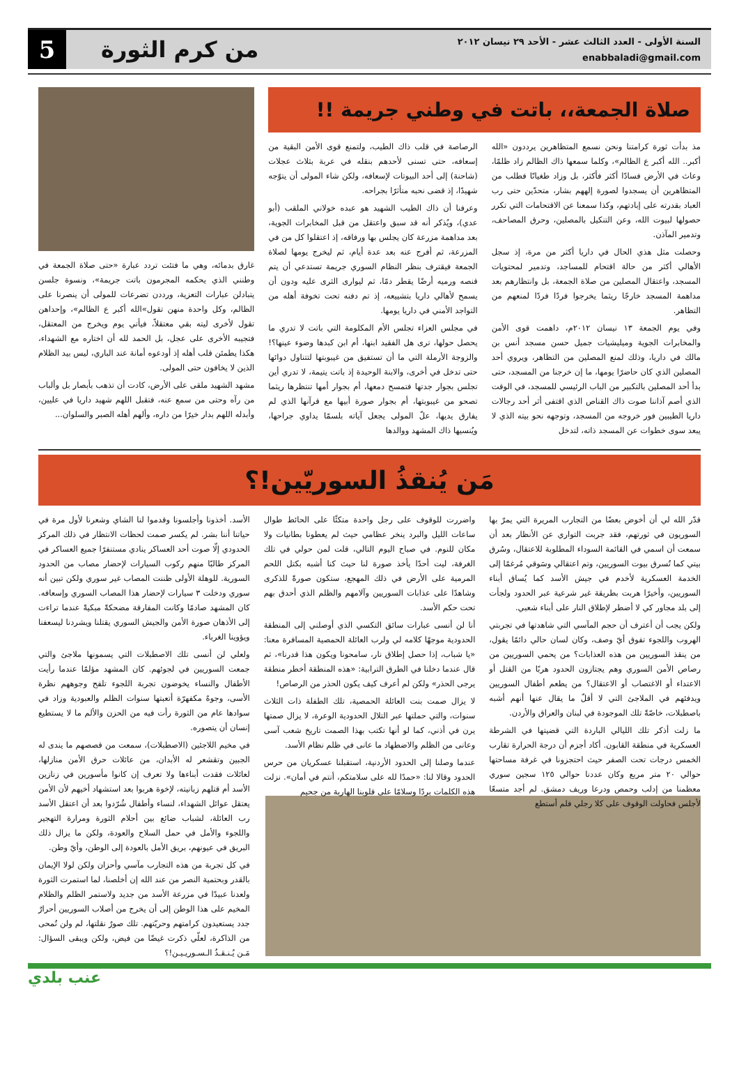السنة الأولى - العدد الثالث عشر - الأحد ٢٩ نيسان ٢٠١٢
enabbaladi@gmail.com
من كرم الثورة
5
صلاة الجمعة،، باتت في وطني جريمة !!
مذ بدأت ثورة كرامتنا ونحن نسمع المتظاهرين يرددون «الله أكبر.. الله أكبر ع الظالم»، وكلما سمعها ذاك الظالم زاد ظلمًا، وعاث في الأرض فسادًا أكثر فأكثر، بل وزاد طغيانًا فطلب من المتظاهرين أن يسجدوا لصورة إلههم بشار، متحدّين حتى رب العباد بقدرته على إبادتهم، وكذا سمعنا عن الاقتحامات التي تكرر حصولها لبيوت الله، وعن التنكيل بالمصلين، وحرق المصاحف، وتدمير المآذن.
وحصلت مثل هذي الحال في داريا أكثر من مرة، إذ سجل الأهالي أكثر من حالة اقتحام للمساجد، وتدمير لمحتويات المسجد، واعتقال المصلين من صلاة الجمعة، بل وانتظارهم بعد مداهمة المسجد خارجًا ريثما يخرجوا فردًا فردًا لمنعهم من التظاهر.
وفي يوم الجمعة ١٣ نيسان ٢٠١٢م، داهمت قوى الأمن والمخابرات الجوية وميليشيات جميل حسن مسجد أنس بن مالك في داريا، وذلك لمنع المصلين من التظاهر، ويروي أحد المصلين الذي كان حاضرًا يومها، ما إن خرجنا من المسجد، حتى بدأ أحد المصلين بالتكبير من الباب الرئيسي للمسجد، في الوقت الذي أصم آذاننا صوت ذاك القناص الذي اقتفى أثر أحد رجالات داريا الطيبين فور خروجه من المسجد، وتوجهه نحو بيته الذي لا يبعد سوى خطوات عن المسجد ذاته، لتدخل
الرصاصة في قلب ذاك الطيب، ولتمنع قوى الأمن البقية من إسعافه، حتى تسنى لأحدهم بنقله في عربة بثلاث عجلات (شاحنة) إلى أحد البيوتات لإسعافه، ولكن شاء المولى أن يتوّجه شهيدًا، إذ قضى نحبه متأثرًا بجراحه.
وعرفنا أن ذاك الطيب الشهيد هو عبده خولاني الملقب (أبو عدي)، ويُذكر أنه قد سبق واعتقل من قبل المخابرات الجوية، بعد مداهمة مزرعة كان يجلس بها ورفاقه، إذ اعتقلوا كل من في المزرعة، ثم أفرج عنه بعد عدة أيام، ثم ليخرج يومها لصلاة الجمعة فيقترف بنظر النظام السوري جريمة تستدعي أن يتم قنصه ورميه أرضًا يقطر دمًا، ثم ليوارى الثرى عليه ودون أن يسمح لأهالي داريا بتشييعه، إذ تم دفنه تحت تخوفة أهله من التواجد الأمني في داريا يومها.
في مجلس العزاء تجلس الأم المكلومة التي باتت لا تدري ما يحصل حولها، ترى هل الفقيد ابنها، أم ابن كبدها وضوء عينها؟! والزوجة الأرملة التي ما أن تستفيق من غيبوبتها لتتناول دوائها حتى تدخل في أخرى، والابنة الوحيدة إذ باتت يتيمة، لا تدري أين تجلس بجوار جدتها فتمسح دمعها، أم بجوار أمها تنتظرها ريثما تصحو من غيبوبتها، أم بجوار صورة أبيها مع قرآنها الذي لم يفارق يديها، علّ المولى يجعل آياته بلسمًا يداوي جراحها، ويُنسيها ذاك المشهد ووالدها
غارق بدمائه، وهي ما فتئت تردد عبارة «حتى صلاة الجمعة في وطنني الذي يحكمه المجرمون باتت جريمة»، ونسوة جلسن يتبادلن عبارات التعزية، ورددن تضرعات للمولى أن ينصرنا على الظالم، وكل واحدة منهن تقول»الله أكبر ع الظالم»، وإحداهن تقول لأخرى ليته بقي معتقلاً، فيأتي يوم ويخرج من المعتقل، فتجيبه الأخرى على عجل، بل الحمد لله أن اختاره مع الشهداء، هكذا يطمئن قلب أهله إذ أودعوه أمانة عند الباري، ليس بيد الظلام الذين لا يخافون حتى المولى.
مشهد الشهيد ملقى على الأرض، كادت أن تذهب بأبصار بل وألباب من رآه وحتى من سمع عنه، فتقبل اللهم شهيد داريا في عليين، وأبدله اللهم بدار خيرًا من داره، وألهم أهله الصبر والسلوان...
مَن يُنقذُ السوريّين!؟
قدّر الله لي أن أخوض بعضًا من التجارب المريرة التي يمرّ بها السوريون في ثورتهم، فقد جربت التواري عن الأنظار بعد أن سمعت أن اسمي في القائمة السوداء المطلوبة للاعتقال، وسُرق بيتي كما تُسرق بيوت السوريين، وتم اعتقالي وسَوقي مُرغمًا إلى الخدمة العسكرية لأخدم في جيش الأسد كما يُساق أبناء السوريين، وأخيرًا هربت بطريقة غير شرعية عبر الحدود ولجأت إلى بلد مجاور كي لا أضطر لإطلاق النار على أبناء شعبي.
ولكن يجب أن أعترف أن حجم المآسي التي شاهدتها في تجربتي الهروب واللجوء تفوق أيّ وصف، وكان لسان حالي دائمًا يقول، من ينقذ السوريين من هذه العذابات؟ من يحمي السوريين من رصاص الأمن السوري وهم يجتازون الحدود هربًا من القتل أو الاعتداء أو الاغتصاب أو الاعتقال؟ من يطعم أطفال السوريين ويدفئهم في الملاجئ التي لا أقلّ ما يقال عنها أنهم أشبه باصطبلات، خاصّةً تلك الموجودة في لبنان والعراق والأردن.
ما زلت أذكر تلك الليالي الباردة التي قضيتها في الشرطة العسكرية في منطقة القابون. أكاد أجزم أن درجة الحرارة تقارب الخمس درجات تحت الصفر حيث احتجزونا في غرفة مساحتها حوالي ٢٠ متر مربع وكان عددنا حوالي ١٢٥ سجين سوري معظمنا من إدلب وحمص ودرعا وريف دمشق. لم أجد متسعًا لأجلس فحاولت الوقوف على كلا رجلي فلم أستطع
واضررت للوقوف على رجل واحدة متكئًا على الحائط طوال ساعات الليل والبرد ينخر عظامي حيث لم يعطونا بطانيات ولا مكان للنوم. في صباح اليوم التالي، قلت لمن حولي في تلك الغرفة، ليت أحدًا يأخذ صورة لنا حيث كنا أشبه بكتل اللحم المرمية على الأرض في ذلك المهجع، ستكون صورةً للذكرى وشاهدًا على عذابات السوريين وآلامهم والظلم الذي أحدق بهم تحت حكم الأسد.
أنا لن أنسى عبارات سائق التكسي الذي أوصلني إلى المنطقة الحدودية موجهًا كلامه لي ولرب العائلة الحمصية المسافرة معنا: «يا شباب، إذا حصل إطلاق نار، سامحونا ويكون هذا قدرنا»، ثم قال عندما دخلنا في الطرق الترابية: «هذه المنطقة أخطر منطقة يرجى الحذر» ولكن لم أعرف كيف يكون الحذر من الرصاص!
لا يزال صمت بنت العائلة الحمصية، تلك الطفلة ذات الثلاث سنوات، والتي حملتها عبر التلال الحدودية الوعرة، لا يزال صمتها يرن في أذني، كما لو أنها تكتب بهذا الصمت تاريخ شعب آسى وعانى من الظلم والاضطهاد ما عانى في ظلم نظام الأسد.
عندما وصلنا إلى الحدود الأردنية، استقبلنا عسكريان من حرس الحدود وقالا لنا: «حمدًا لله على سلامتكم، أنتم في أمان». نزلت هذه الكلمات بردًا وسلامًا على قلوبنا الهاربة من جحيم
الأسد. أخذونا وأجلسونا وقدموا لنا الشاي وشعرنا لأول مرة في حياتنا أننا بشر. لم يكسر صمت لحظات الانتظار في ذلك المركز الحدودي إلّا صوت أحد العساكر ينادي مستنفرًا جميع العساكر في المركز طالبًا منهم ركوب السيارات لإحضار مصاب من الحدود السورية. للوهلة الأولى ظننت المصاب غير سوري ولكن تبين أنه سوري ودخلت ٣ سيارات لإحضار هذا المصاب السوري وإسعافه. كان المشهد صادمًا وكانت المفارقة مضحكةً مبكيةً عندما تراءت إلى الأذهان صورة الأمن والجيش السوري يقتلنا ويشردنا ليسعفنا ويؤوينا الغرباء.
ولعلي لن أنسى تلك الاصطبلات التي يسمونها ملاجئ والتي جمعت السوريين في لجوئهم. كان المشهد مؤلمًا عندما رأيت الأطفال والنساء يخوضون تجربة اللجوء تلفح وجوههم نظرة الأسى، وجوهٌ مكفهرّة أتعبتها سنوات الظلم والعبودية وزاد في سوادها عام من الثورة رأت فيه من الحزن والألم ما لا يستطيع إنسان أن يتصوره.
في مخيم اللاجئين (الاصطبلات)، سمعت من قصصهم ما يندى له الجبين وتقشعر له الأبدان، من عائلات حرق الأمن منازلها، لعائلات فقدت أبناءها ولا تعرف إن كانوا مأسورين في زنازين الأسد أم قتلهم زبانيته، لإخوة هربوا بعد استشهاد أخيهم لأن الأمن يعتقل عوائل الشهداء، لنساء وأطفال شُرّدوا بعد أن اعتقل الأسد رب العائلة، لشباب ضائع بين أحلام الثورة ومرارة التهجير واللجوء والأمل في حمل السلاح والعودة، ولكن ما يزال ذلك البريق في عيونهم، بريق الأمل بالعودة إلى الوطن، وأيّ وطن.
في كل تجربة من هذه التجارب مآسي وأحزان ولكن لولا الإيمان بالقدر وبحتمية النصر من عند الله إن أخلصنا، لما استمرت الثورة ولعدنا عبيدًا في مزرعة الأسد من جديد ولاستمر الظلم والظلام المخيم على هذا الوطن إلى أن يخرج من أصلاب السوريين أحرارٌ جدد يستعيدون كرامتهم وحريّتهم. تلك صورٌ نقلتها، لم ولن تُمحى من الذاكرة، لعلّي ذكرت غيضًا من فيض، ولكن ويبقى السؤال: مَـن يُـنـقـذُ الـسـوريـيـن!؟
عنب بلدي